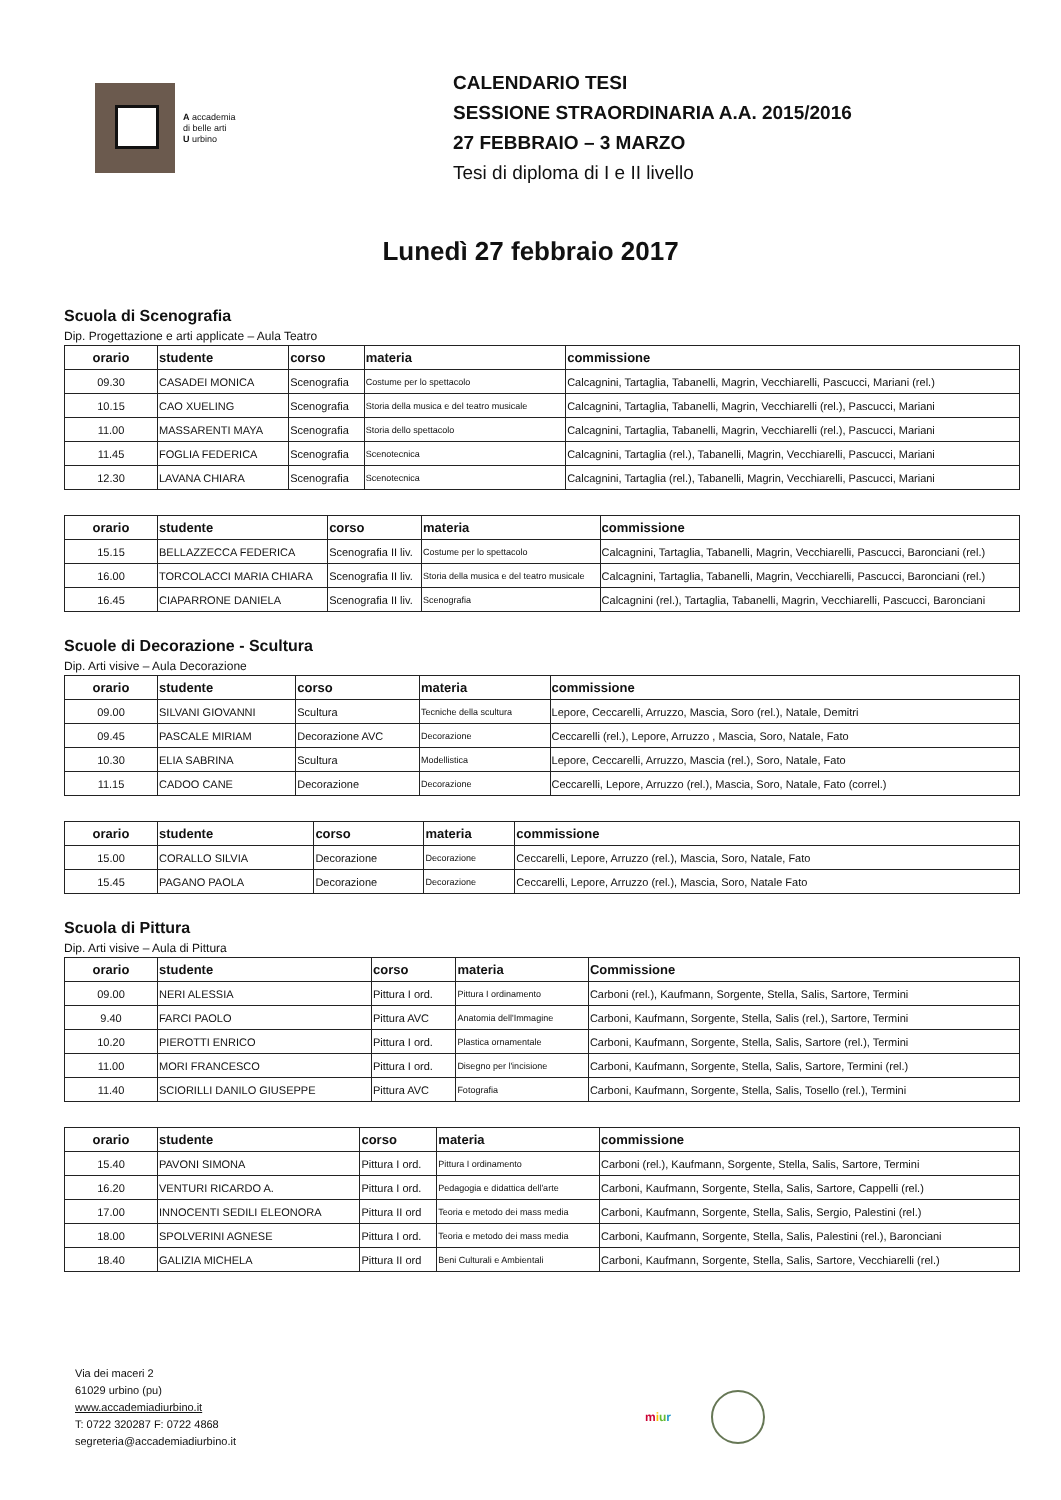A accademia
di belle arti
U urbino
CALENDARIO TESI
SESSIONE STRAORDINARIA A.A. 2015/2016
27 FEBBRAIO – 3 MARZO
Tesi di diploma di I e II livello
Lunedì 27 febbraio 2017
Scuola di Scenografia
Dip. Progettazione e arti applicate – Aula Teatro
| orario | studente | corso | materia | commissione |
| --- | --- | --- | --- | --- |
| 09.30 | CASADEI MONICA | Scenografia | Costume per lo spettacolo | Calcagnini, Tartaglia, Tabanelli, Magrin, Vecchiarelli, Pascucci, Mariani (rel.) |
| 10.15 | CAO XUELING | Scenografia | Storia della musica e del teatro musicale | Calcagnini, Tartaglia, Tabanelli, Magrin, Vecchiarelli (rel.), Pascucci, Mariani |
| 11.00 | MASSARENTI MAYA | Scenografia | Storia dello spettacolo | Calcagnini, Tartaglia, Tabanelli, Magrin, Vecchiarelli (rel.), Pascucci, Mariani |
| 11.45 | FOGLIA FEDERICA | Scenografia | Scenotecnica | Calcagnini, Tartaglia (rel.), Tabanelli, Magrin, Vecchiarelli, Pascucci, Mariani |
| 12.30 | LAVANA CHIARA | Scenografia | Scenotecnica | Calcagnini, Tartaglia (rel.), Tabanelli, Magrin, Vecchiarelli, Pascucci, Mariani |
| orario | studente | corso | materia | commissione |
| --- | --- | --- | --- | --- |
| 15.15 | BELLAZZECCA FEDERICA | Scenografia II liv. | Costume per lo spettacolo | Calcagnini, Tartaglia, Tabanelli, Magrin, Vecchiarelli, Pascucci, Baronciani (rel.) |
| 16.00 | TORCOLACCI MARIA CHIARA | Scenografia II liv. | Storia della musica e del teatro musicale | Calcagnini, Tartaglia, Tabanelli, Magrin, Vecchiarelli, Pascucci, Baronciani (rel.) |
| 16.45 | CIAPARRONE DANIELA | Scenografia II liv. | Scenografia | Calcagnini (rel.), Tartaglia, Tabanelli, Magrin, Vecchiarelli, Pascucci, Baronciani |
Scuole di Decorazione - Scultura
Dip. Arti visive – Aula Decorazione
| orario | studente | corso | materia | commissione |
| --- | --- | --- | --- | --- |
| 09.00 | SILVANI GIOVANNI | Scultura | Tecniche della scultura | Lepore, Ceccarelli, Arruzzo, Mascia, Soro (rel.), Natale, Demitri |
| 09.45 | PASCALE MIRIAM | Decorazione AVC | Decorazione | Ceccarelli (rel.), Lepore, Arruzzo , Mascia, Soro, Natale, Fato |
| 10.30 | ELIA SABRINA | Scultura | Modellistica | Lepore, Ceccarelli, Arruzzo, Mascia (rel.), Soro, Natale, Fato |
| 11.15 | CADOO CANE | Decorazione | Decorazione | Ceccarelli, Lepore, Arruzzo (rel.), Mascia, Soro, Natale, Fato (correl.) |
| orario | studente | corso | materia | commissione |
| --- | --- | --- | --- | --- |
| 15.00 | CORALLO SILVIA | Decorazione | Decorazione | Ceccarelli, Lepore, Arruzzo (rel.), Mascia, Soro, Natale, Fato |
| 15.45 | PAGANO PAOLA | Decorazione | Decorazione | Ceccarelli, Lepore, Arruzzo (rel.), Mascia, Soro, Natale Fato |
Scuola di Pittura
Dip. Arti visive – Aula di Pittura
| orario | studente | corso | materia | Commissione |
| --- | --- | --- | --- | --- |
| 09.00 | NERI ALESSIA | Pittura I ord. | Pittura I ordinamento | Carboni (rel.), Kaufmann, Sorgente, Stella, Salis, Sartore, Termini |
| 9.40 | FARCI PAOLO | Pittura AVC | Anatomia dell'Immagine | Carboni, Kaufmann, Sorgente, Stella, Salis (rel.), Sartore, Termini |
| 10.20 | PIEROTTI ENRICO | Pittura I ord. | Plastica ornamentale | Carboni, Kaufmann, Sorgente, Stella, Salis, Sartore (rel.), Termini |
| 11.00 | MORI FRANCESCO | Pittura I ord. | Disegno per l'incisione | Carboni, Kaufmann, Sorgente, Stella, Salis, Sartore, Termini (rel.) |
| 11.40 | SCIORILLI DANILO GIUSEPPE | Pittura AVC | Fotografia | Carboni, Kaufmann, Sorgente, Stella, Salis, Tosello (rel.), Termini |
| orario | studente | corso | materia | commissione |
| --- | --- | --- | --- | --- |
| 15.40 | PAVONI SIMONA | Pittura I ord. | Pittura I ordinamento | Carboni (rel.), Kaufmann, Sorgente, Stella, Salis, Sartore, Termini |
| 16.20 | VENTURI RICARDO A. | Pittura I ord. | Pedagogia e didattica dell'arte | Carboni, Kaufmann, Sorgente, Stella, Salis, Sartore, Cappelli (rel.) |
| 17.00 | INNOCENTI SEDILI ELEONORA | Pittura II ord | Teoria e metodo dei mass media | Carboni, Kaufmann, Sorgente, Stella, Salis, Sergio, Palestini (rel.) |
| 18.00 | SPOLVERINI AGNESE | Pittura I ord. | Teoria e metodo dei mass media | Carboni, Kaufmann, Sorgente, Stella, Salis, Palestini (rel.), Baronciani |
| 18.40 | GALIZIA MICHELA | Pittura II ord | Beni Culturali e Ambientali | Carboni, Kaufmann, Sorgente, Stella, Salis, Sartore, Vecchiarelli (rel.) |
Via dei maceri 2
61029 urbino (pu)
www.accademiadiurbino.it
T: 0722 320287 F: 0722 4868
segreteria@accademiadiurbino.it
miur